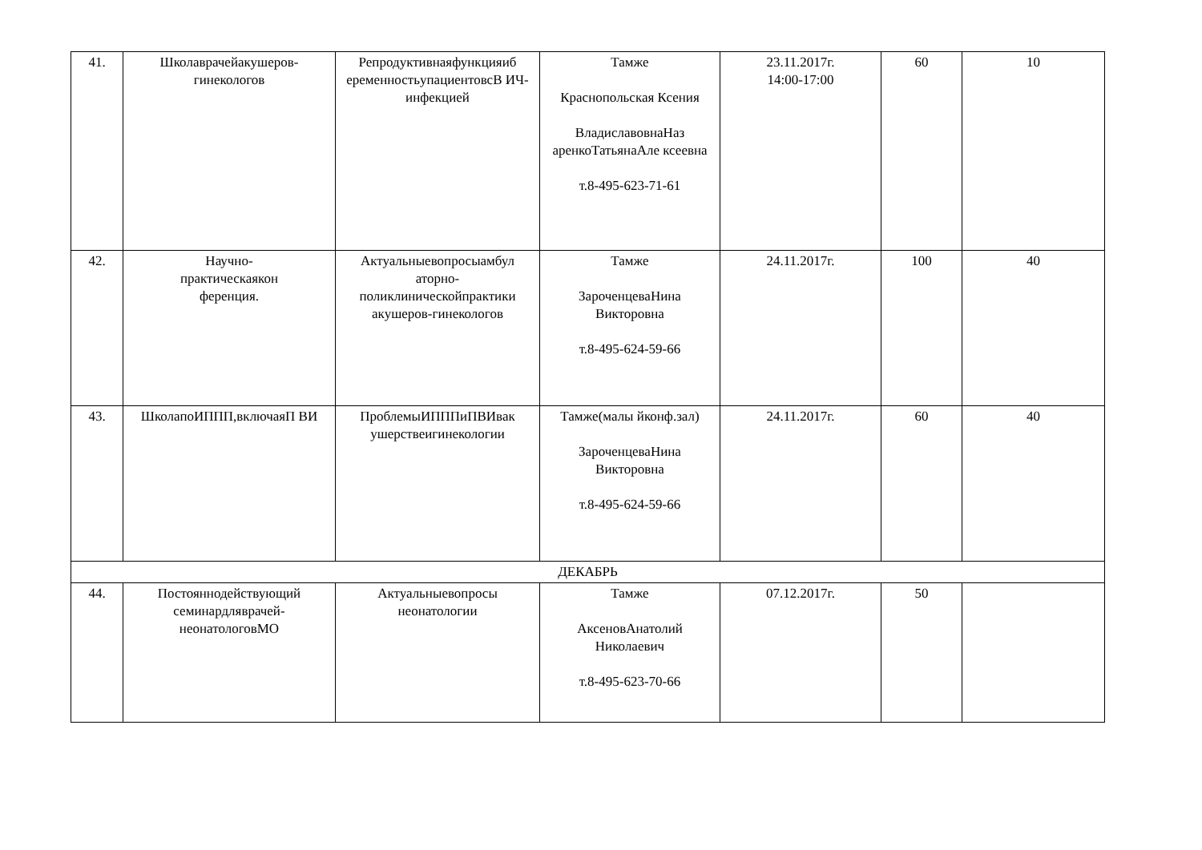| 41. | Школаврачейакушеров-гинекологов | Репродуктивнаяфункцияиб еременностьупациентовсВ ИЧ-инфекцией | Тамже Краснопольская Ксения ВладиславовнаНаз аренкоТатьянаАле ксеевна т.8-495-623-71-61 | 23.11.2017г. 14:00-17:00 | 60 | 10 |
| 42. | Научно- практическаякон ференция. | Актуальныевопросыамбул аторно-поликлиническойпрактики акушеров-гинекологов | Тамже ЗароченцеваНина Викторовна т.8-495-624-59-66 | 24.11.2017г. | 100 | 40 |
| 43. | ШколапоИППП,включаяП ВИ | ПроблемыИПППиПВИвак ушерствеигинекологии | Тамже(малы йконф.зал) ЗароченцеваНина Викторовна т.8-495-624-59-66 | 24.11.2017г. | 60 | 40 |
| ДЕКАБРЬ | | | | | | |
| 44. | Постояннодействующий семинардляврачей-неонатологовМО | Актуальныевопросы неонатологии | Тамже АксеновАнатолий Николаевич т.8-495-623-70-66 | 07.12.2017г. | 50 | |